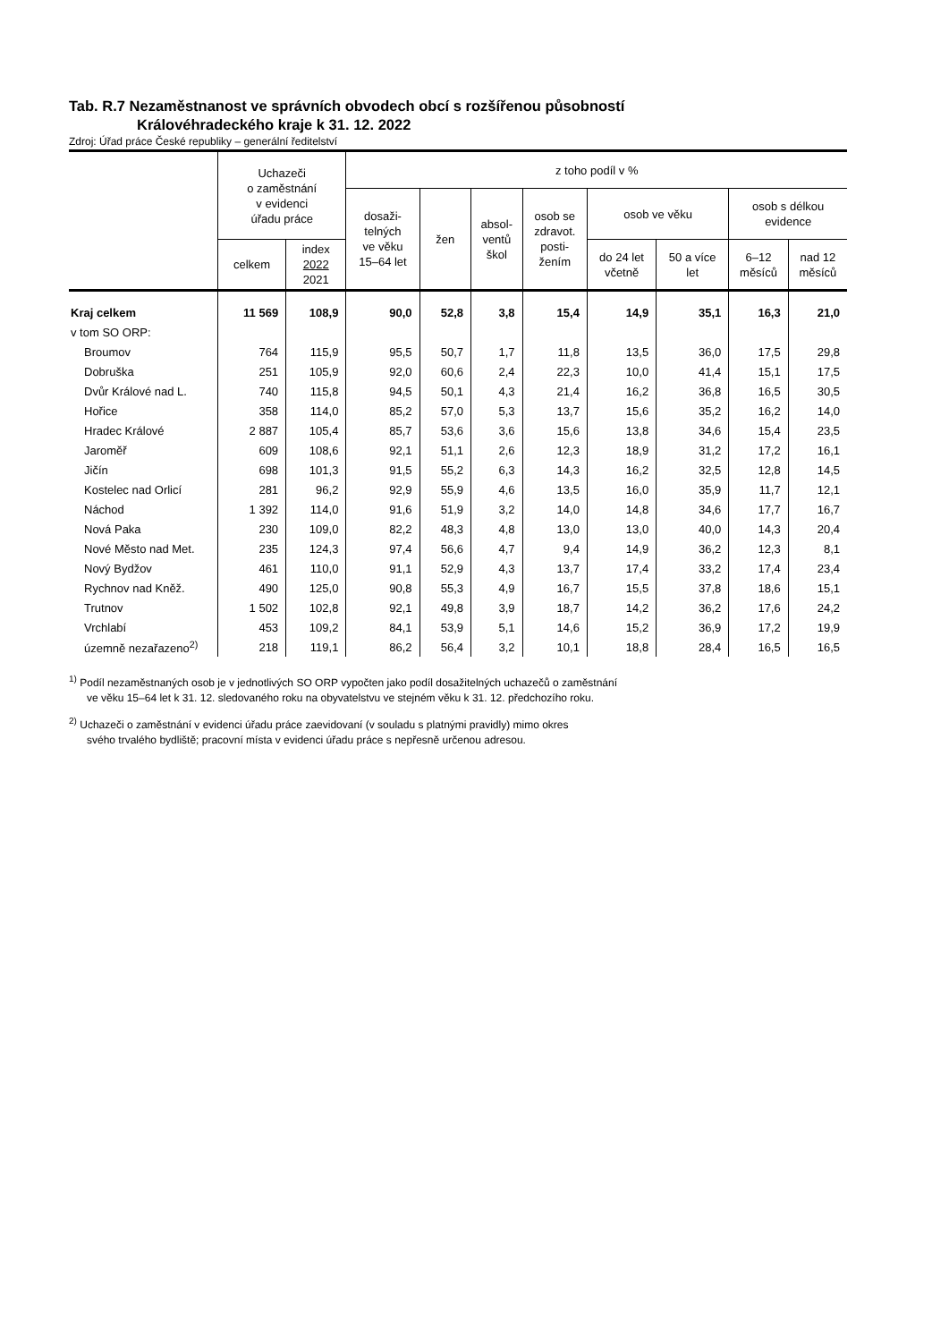Tab. R.7 Nezaměstnanost ve správních obvodech obcí s rozšířenou působností
Královéhradeckého kraje k 31. 12. 2022
Zdroj: Úřad práce České republiky – generální ředitelství
| | Uchazeči o zaměstnání v evidenci úřadu práce | | z toho podíl v % | | | | | | | |
| --- | --- | --- | --- | --- | --- | --- | --- | --- | --- | --- |
| | | | dosaži- telných ve věku 15–64 let | žen | absol- ventů škol | osob se zdravot. posti- žením | osob ve věku | | osob s délkou evidence | |
| | celkem | index 2022 2021 | | | | | do 24 let včetně | 50 a více let | 6–12 měsíců | nad 12 měsíců |
| Kraj celkem | 11 569 | 108,9 | 90,0 | 52,8 | 3,8 | 15,4 | 14,9 | 35,1 | 16,3 | 21,0 |
| v tom SO ORP: | | | | | | | | | | |
| Broumov | 764 | 115,9 | 95,5 | 50,7 | 1,7 | 11,8 | 13,5 | 36,0 | 17,5 | 29,8 |
| Dobruška | 251 | 105,9 | 92,0 | 60,6 | 2,4 | 22,3 | 10,0 | 41,4 | 15,1 | 17,5 |
| Dvůr Králové nad L. | 740 | 115,8 | 94,5 | 50,1 | 4,3 | 21,4 | 16,2 | 36,8 | 16,5 | 30,5 |
| Hořice | 358 | 114,0 | 85,2 | 57,0 | 5,3 | 13,7 | 15,6 | 35,2 | 16,2 | 14,0 |
| Hradec Králové | 2 887 | 105,4 | 85,7 | 53,6 | 3,6 | 15,6 | 13,8 | 34,6 | 15,4 | 23,5 |
| Jaroměř | 609 | 108,6 | 92,1 | 51,1 | 2,6 | 12,3 | 18,9 | 31,2 | 17,2 | 16,1 |
| Jičín | 698 | 101,3 | 91,5 | 55,2 | 6,3 | 14,3 | 16,2 | 32,5 | 12,8 | 14,5 |
| Kostelec nad Orlicí | 281 | 96,2 | 92,9 | 55,9 | 4,6 | 13,5 | 16,0 | 35,9 | 11,7 | 12,1 |
| Náchod | 1 392 | 114,0 | 91,6 | 51,9 | 3,2 | 14,0 | 14,8 | 34,6 | 17,7 | 16,7 |
| Nová Paka | 230 | 109,0 | 82,2 | 48,3 | 4,8 | 13,0 | 13,0 | 40,0 | 14,3 | 20,4 |
| Nové Město nad Met. | 235 | 124,3 | 97,4 | 56,6 | 4,7 | 9,4 | 14,9 | 36,2 | 12,3 | 8,1 |
| Nový Bydžov | 461 | 110,0 | 91,1 | 52,9 | 4,3 | 13,7 | 17,4 | 33,2 | 17,4 | 23,4 |
| Rychnov nad Kněž. | 490 | 125,0 | 90,8 | 55,3 | 4,9 | 16,7 | 15,5 | 37,8 | 18,6 | 15,1 |
| Trutnov | 1 502 | 102,8 | 92,1 | 49,8 | 3,9 | 18,7 | 14,2 | 36,2 | 17,6 | 24,2 |
| Vrchlabí | 453 | 109,2 | 84,1 | 53,9 | 5,1 | 14,6 | 15,2 | 36,9 | 17,2 | 19,9 |
| územně nezařazeno<sup>2)</sup> | 218 | 119,1 | 86,2 | 56,4 | 3,2 | 10,1 | 18,8 | 28,4 | 16,5 | 16,5 |
<sup>1)</sup> Podíl nezaměstnaných osob je v jednotlivých SO ORP vypočten jako podíl dosažitelných uchazečů o zaměstnání
ve věku 15–64 let k 31. 12. sledovaného roku na obyvatelstvu ve stejném věku k 31. 12. předchozího roku.
<sup>2)</sup> Uchazeči o zaměstnání v evidenci úřadu práce zaevidovaní (v souladu s platnými pravidly) mimo okres
svého trvalého bydliště; pracovní místa v evidenci úřadu práce s nepřesně určenou adresou.